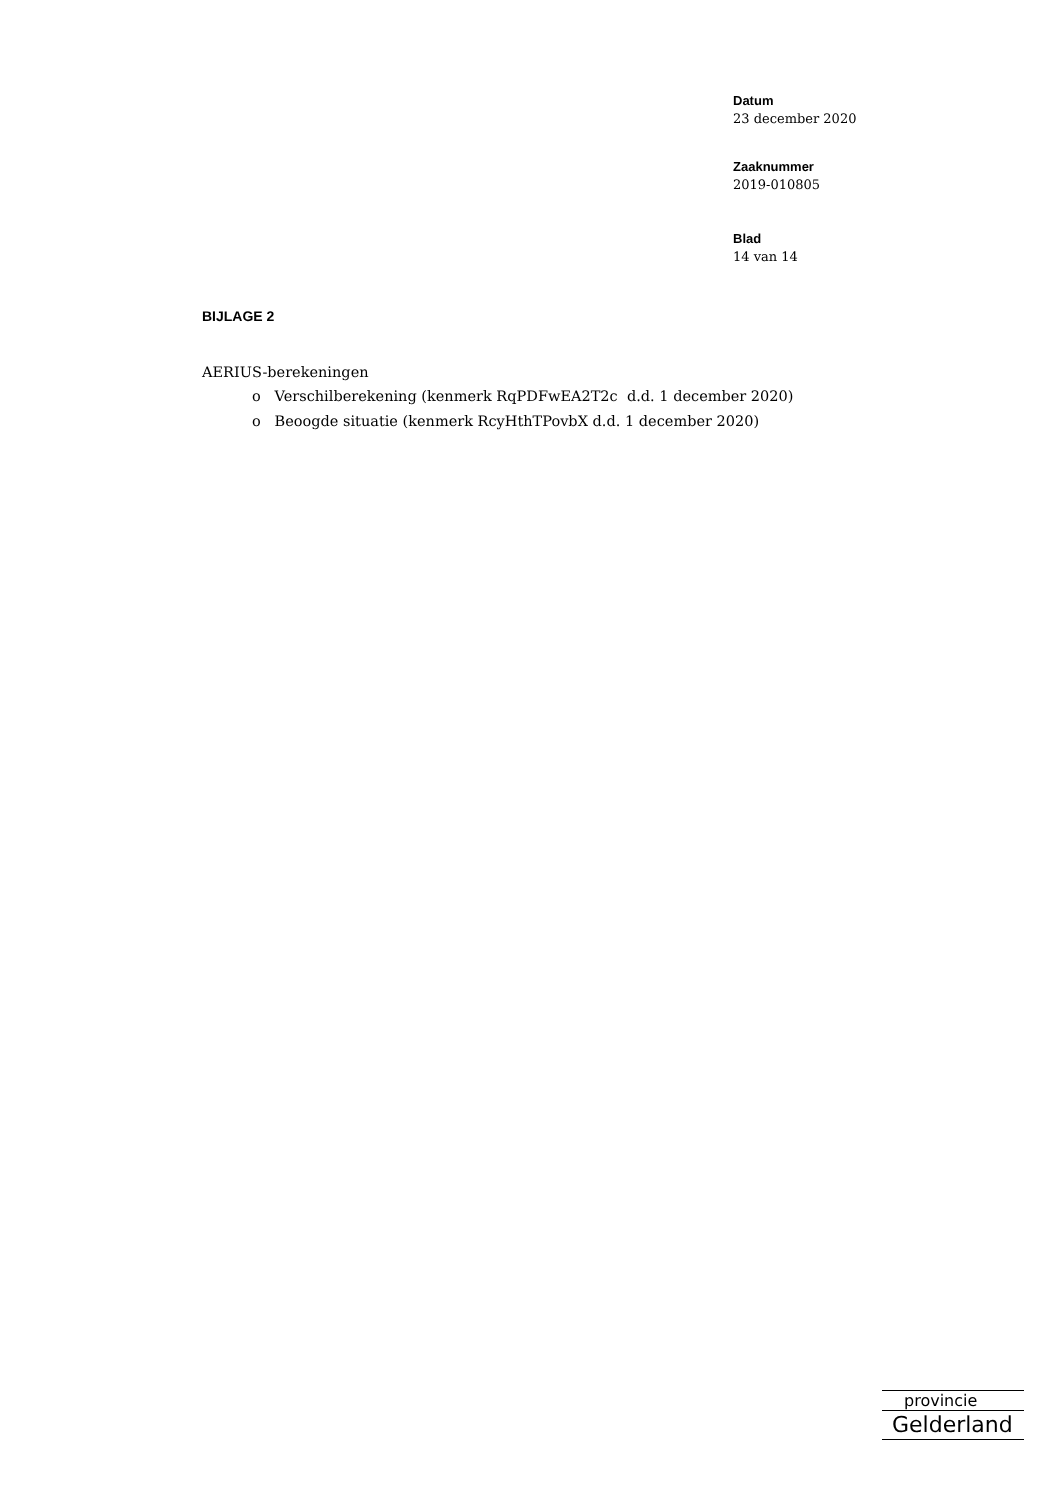Datum
23 december 2020
Zaaknummer
2019-010805
Blad
14 van 14
BIJLAGE 2
AERIUS-berekeningen
o Verschilberekening (kenmerk RqPDFwEA2T2c d.d. 1 december 2020)
o Beoogde situatie (kenmerk RcyHthTPovbX d.d. 1 december 2020)
provincie
Gelderland